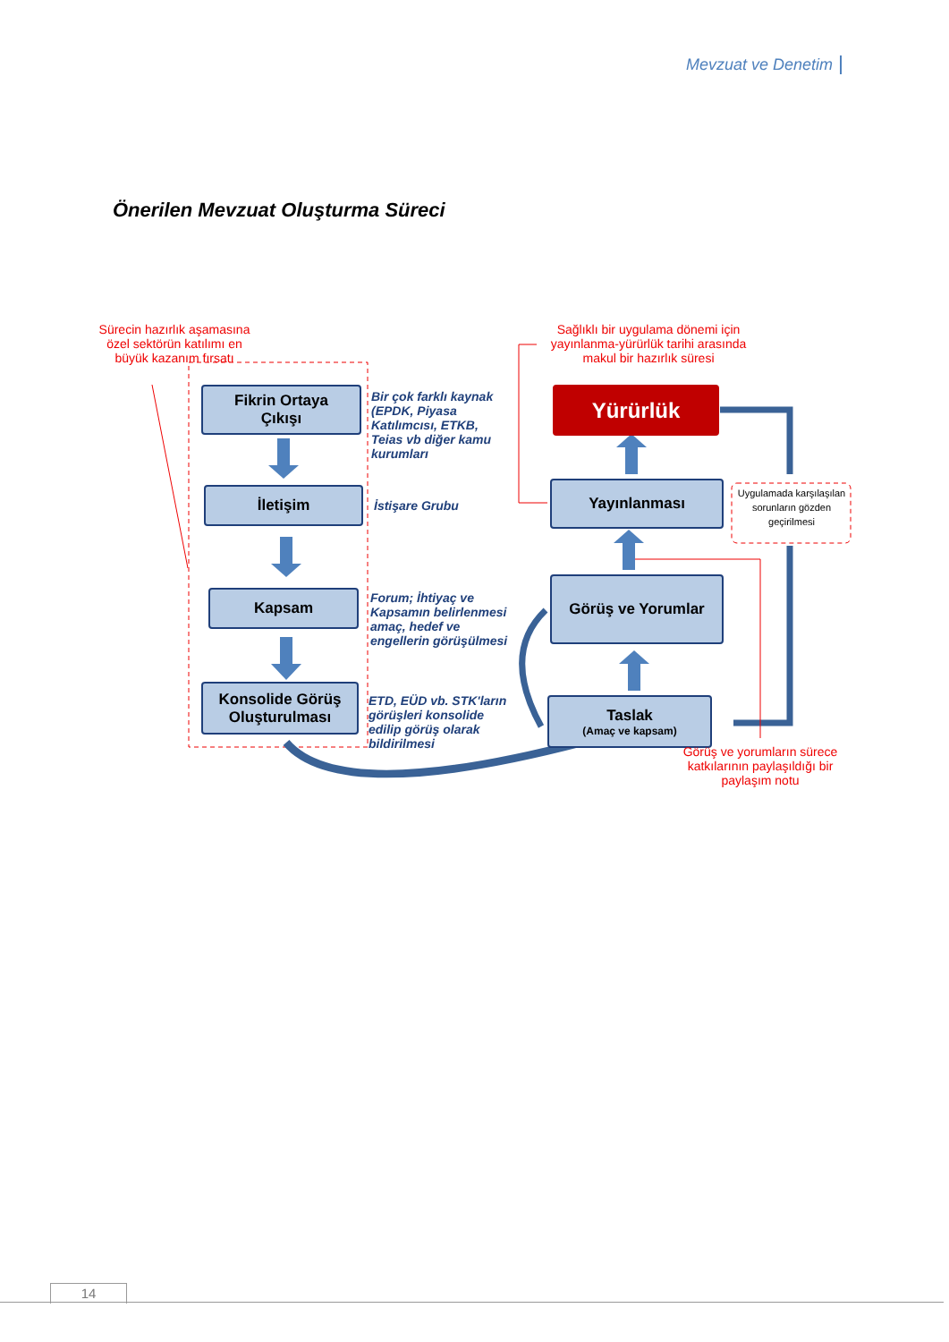Mevzuat ve Denetim
Önerilen Mevzuat Oluşturma Süreci
Sürecin hazırlık aşamasına özel sektörün katılımı en büyük kazanım fırsatı
Sağlıklı bir uygulama dönemi için yayınlanma-yürürlük tarihi arasında makul bir hazırlık süresi
Fikrin Ortaya
Çıkışı
İletişim
Kapsam
Konsolide Görüş
Oluşturulması
Bir çok farklı kaynak (EPDK, Piyasa Katılımcısı, ETKB, Teias vb diğer kamu kurumları
İstişare Grubu
Forum; İhtiyaç ve Kapsamın belirlenmesi amaç, hedef ve engellerin görüşülmesi
ETD, EÜD vb. STK'ların görüşleri konsolide edilip görüş olarak bildirilmesi
Yürürlük
Yayınlanması
Görüş ve Yorumlar
Taslak
(Amaç ve kapsam)
Uygulamada karşılaşılan sorunların gözden geçirilmesi
Görüş ve yorumların sürece katkılarının paylaşıldığı bir paylaşım notu
14